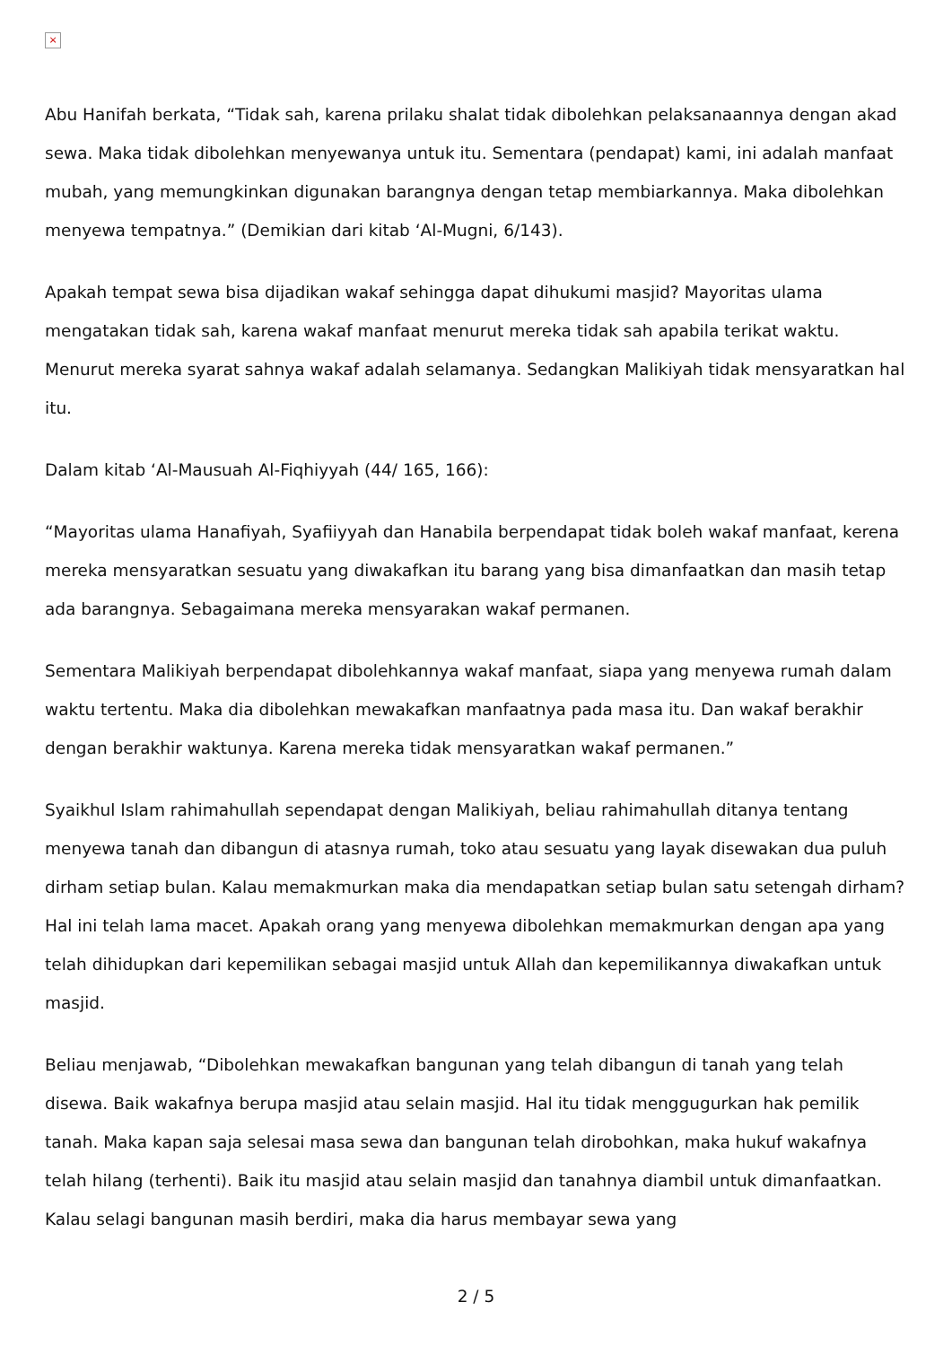×
Abu Hanifah berkata, “Tidak sah, karena prilaku shalat tidak dibolehkan pelaksanaannya dengan akad sewa. Maka tidak dibolehkan menyewanya untuk itu. Sementara (pendapat) kami, ini adalah manfaat mubah, yang memungkinkan digunakan barangnya dengan tetap membiarkannya. Maka dibolehkan menyewa tempatnya.” (Demikian dari kitab ‘Al-Mugni, 6/143).
Apakah tempat sewa bisa dijadikan wakaf sehingga dapat dihukumi masjid? Mayoritas ulama mengatakan tidak sah, karena wakaf manfaat menurut mereka tidak sah apabila terikat waktu. Menurut mereka syarat sahnya wakaf adalah selamanya. Sedangkan Malikiyah tidak mensyaratkan hal itu.
Dalam kitab ‘Al-Mausuah Al-Fiqhiyyah (44/ 165, 166):
“Mayoritas ulama Hanafiyah, Syafiiyyah dan Hanabila berpendapat tidak boleh wakaf manfaat, kerena mereka mensyaratkan sesuatu yang diwakafkan itu barang yang bisa dimanfaatkan dan masih tetap ada barangnya. Sebagaimana mereka mensyarakan wakaf permanen.
Sementara Malikiyah berpendapat dibolehkannya wakaf manfaat, siapa yang menyewa rumah dalam waktu tertentu. Maka dia dibolehkan mewakafkan manfaatnya pada masa itu. Dan wakaf berakhir dengan berakhir waktunya. Karena mereka tidak mensyaratkan wakaf permanen.”
Syaikhul Islam rahimahullah sependapat dengan Malikiyah, beliau rahimahullah ditanya tentang menyewa tanah dan dibangun di atasnya rumah, toko atau sesuatu yang layak disewakan dua puluh dirham setiap bulan. Kalau memakmurkan maka dia mendapatkan setiap bulan satu setengah dirham? Hal ini telah lama macet. Apakah orang yang menyewa dibolehkan memakmurkan dengan apa yang telah dihidupkan dari kepemilikan sebagai masjid untuk Allah dan kepemilikannya diwakafkan untuk masjid.
Beliau menjawab, “Dibolehkan mewakafkan bangunan yang telah dibangun di tanah yang telah disewa. Baik wakafnya berupa masjid atau selain masjid. Hal itu tidak menggugurkan hak pemilik tanah. Maka kapan saja selesai masa sewa dan bangunan telah dirobohkan, maka hukuf wakafnya telah hilang (terhenti). Baik itu masjid atau selain masjid dan tanahnya diambil untuk dimanfaatkan. Kalau selagi bangunan masih berdiri, maka dia harus membayar sewa yang
2 / 5